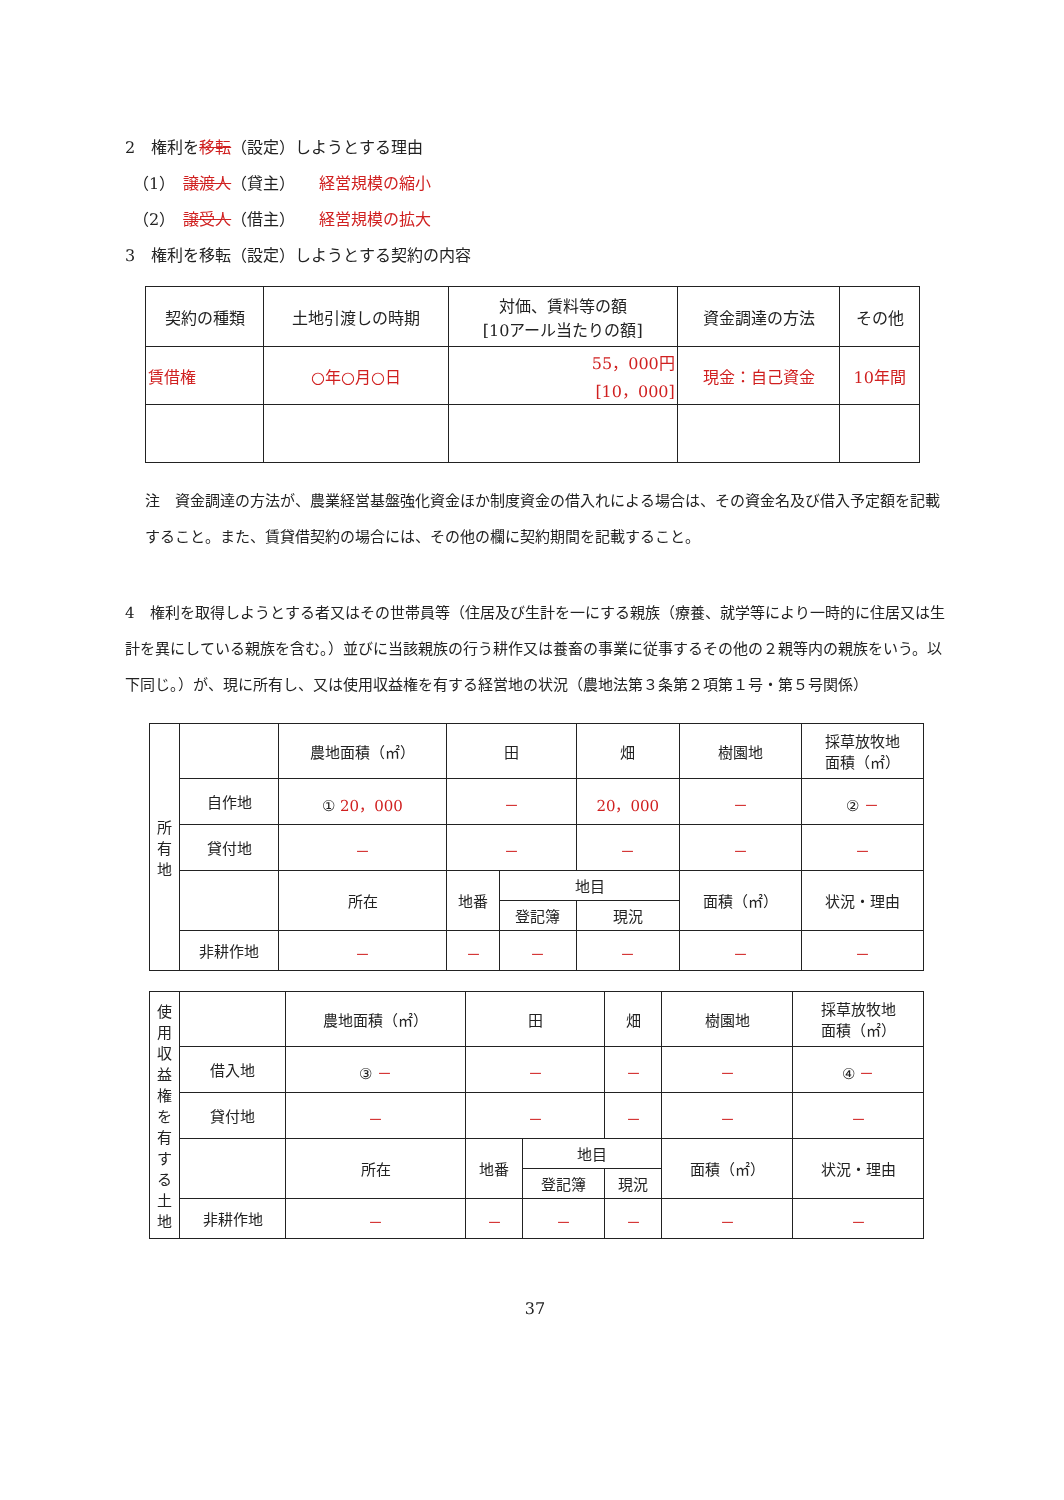2　権利を移転（設定）しようとする理由
　（1）　譲渡人（貸主）　　経営規模の縮小
　（2）　譲受人（借主）　　経営規模の拡大
3　権利を移転（設定）しようとする契約の内容
| 契約の種類 | 土地引渡しの時期 | 対価、賃料等の額 [10アール当たりの額] | 資金調達の方法 | その他 |
| --- | --- | --- | --- | --- |
| 賃借権 | ○年○月○日 | 55，000円 [10，000] | 現金：自己資金 | 10年間 |
注　資金調達の方法が、農業経営基盤強化資金ほか制度資金の借入れによる場合は、その資金名及び借入予定額を記載すること。また、賃貸借契約の場合には、その他の欄に契約期間を記載すること。
4　権利を取得しようとする者又はその世帯員等（住居及び生計を一にする親族（療養、就学等により一時的に住居又は生計を異にしている親族を含む。）並びに当該親族の行う耕作又は養畜の事業に従事するその他の２親等内の親族をいう。以下同じ。）が、現に所有し、又は使用収益権を有する経営地の状況（農地法第３条第２項第１号・第５号関係）
| 所 有 地 | | 農地面積（㎡） | 田 | | 畑 | 樹園地 | 採草放牧地 面積（㎡） |
| | 自作地 | ① 20，000 | － | | 20，000 | － | ② － |
| | 貸付地 | － | － | | － | － | － |
| | | 所在 | 地番 | 地目 | | 面積（㎡） | 状況・理由 |
| | | | | 登記簿 | 現況 | | |
| | 非耕作地 | － | － | － | － | － | － |
| 使用収益権を有する土地 | | 農地面積（㎡） | 田 | | 畑 | 樹園地 | 採草放牧地 面積（㎡） |
| | 借入地 | ③ － | － | | － | － | ④ － |
| | 貸付地 | － | － | | － | － | － |
| | | 所在 | 地番 | 地目 | | 面積（㎡） | 状況・理由 |
| | | | | 登記簿 | 現況 | | |
| | 非耕作地 | － | － | － | － | － | － |
37